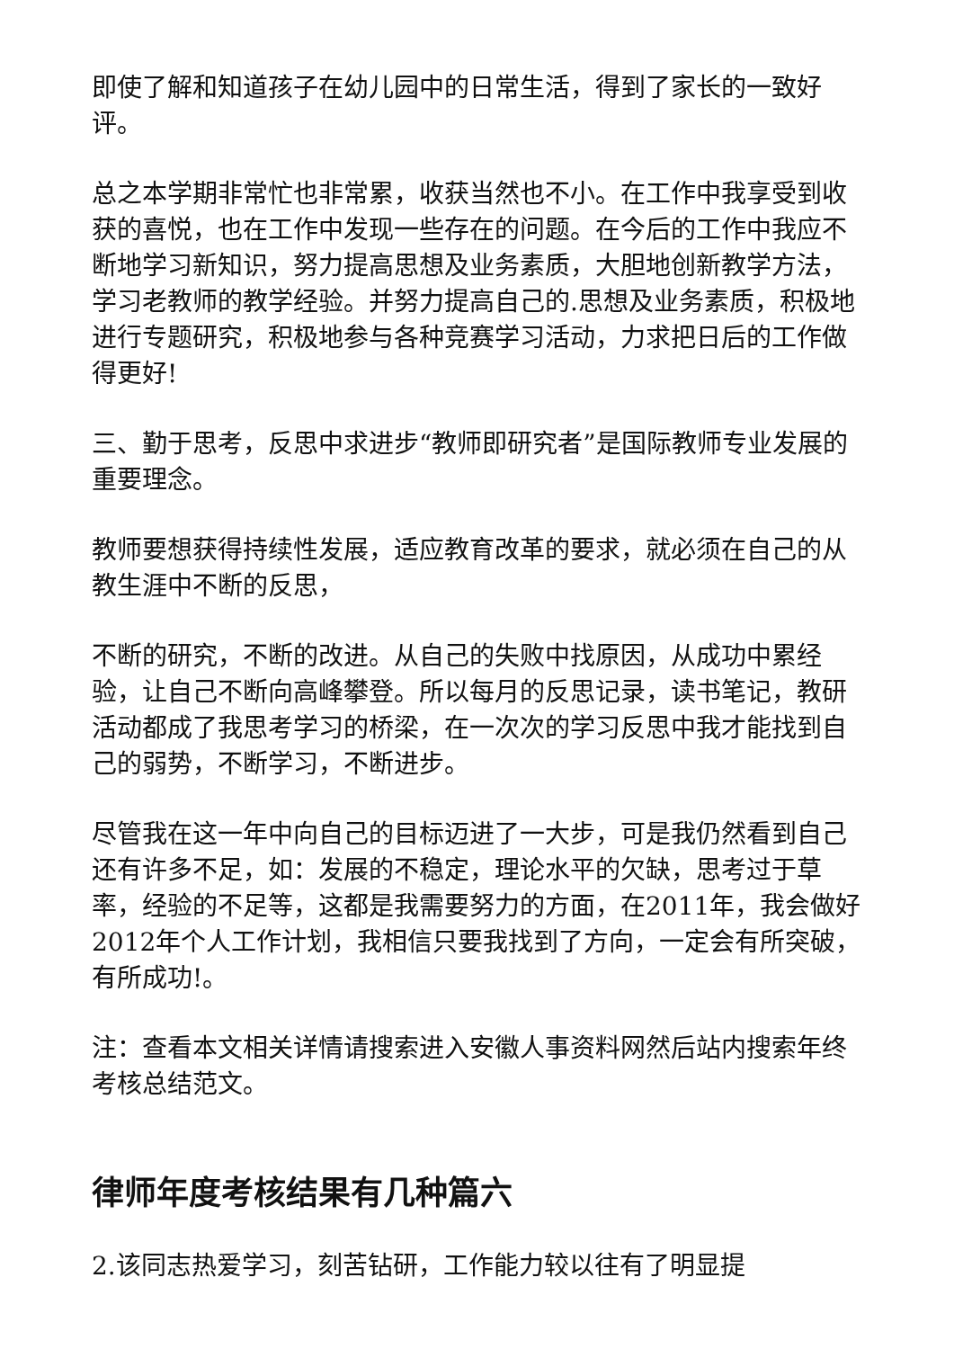即使了解和知道孩子在幼儿园中的日常生活，得到了家长的一致好评。
总之本学期非常忙也非常累，收获当然也不小。在工作中我享受到收获的喜悦，也在工作中发现一些存在的问题。在今后的工作中我应不断地学习新知识，努力提高思想及业务素质，大胆地创新教学方法，学习老教师的教学经验。并努力提高自己的.思想及业务素质，积极地进行专题研究，积极地参与各种竞赛学习活动，力求把日后的工作做得更好!
三、勤于思考，反思中求进步“教师即研究者”是国际教师专业发展的重要理念。
教师要想获得持续性发展，适应教育改革的要求，就必须在自己的从教生涯中不断的反思，
不断的研究，不断的改进。从自己的失败中找原因，从成功中累经验，让自己不断向高峰攀登。所以每月的反思记录，读书笔记，教研活动都成了我思考学习的桥梁，在一次次的学习反思中我才能找到自己的弱势，不断学习，不断进步。
尽管我在这一年中向自己的目标迈进了一大步，可是我仍然看到自己还有许多不足，如：发展的不稳定，理论水平的欠缺，思考过于草率，经验的不足等，这都是我需要努力的方面，在2011年，我会做好2012年个人工作计划，我相信只要我找到了方向，一定会有所突破，有所成功!。
注：查看本文相关详情请搜索进入安徽人事资料网然后站内搜索年终考核总结范文。
律师年度考核结果有几种篇六
2.该同志热爱学习，刻苦钻研，工作能力较以往有了明显提